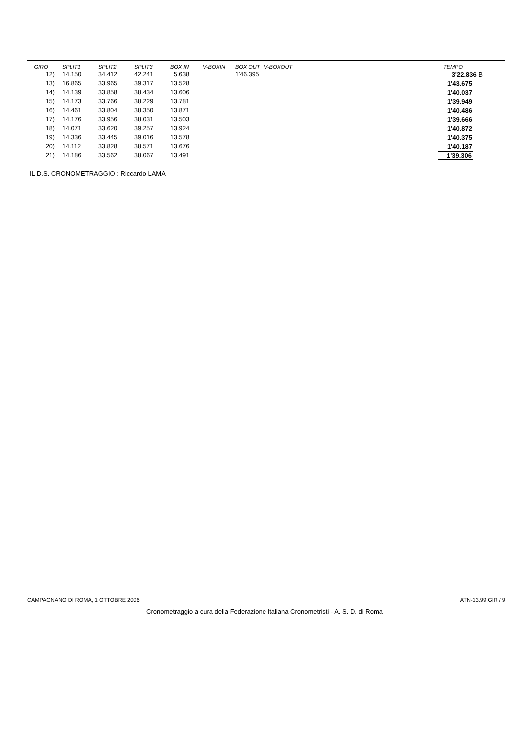| GIRO | SPLIT1 | SPLIT2 | SPLIT3 | BOX IN | V-BOXIN | BOX OUT | V-BOXOUT | TEMPO |
| --- | --- | --- | --- | --- | --- | --- | --- | --- |
| 12) | 14.150 | 34.412 | 42.241 | 5.638 | | 1'46.395 | | 3'22.836 B |
| 13) | 16.865 | 33.965 | 39.317 | 13.528 | | | | 1'43.675 |
| 14) | 14.139 | 33.858 | 38.434 | 13.606 | | | | 1'40.037 |
| 15) | 14.173 | 33.766 | 38.229 | 13.781 | | | | 1'39.949 |
| 16) | 14.461 | 33.804 | 38.350 | 13.871 | | | | 1'40.486 |
| 17) | 14.176 | 33.956 | 38.031 | 13.503 | | | | 1'39.666 |
| 18) | 14.071 | 33.620 | 39.257 | 13.924 | | | | 1'40.872 |
| 19) | 14.336 | 33.445 | 39.016 | 13.578 | | | | 1'40.375 |
| 20) | 14.112 | 33.828 | 38.571 | 13.676 | | | | 1'40.187 |
| 21) | 14.186 | 33.562 | 38.067 | 13.491 | | | | 1'39.306 |
IL D.S. CRONOMETRAGGIO : Riccardo LAMA
CAMPAGNANO DI ROMA, 1 OTTOBRE 2006 ATN-13.99.GIR / 9
Cronometraggio a cura della Federazione Italiana Cronometristi - A. S. D. di Roma